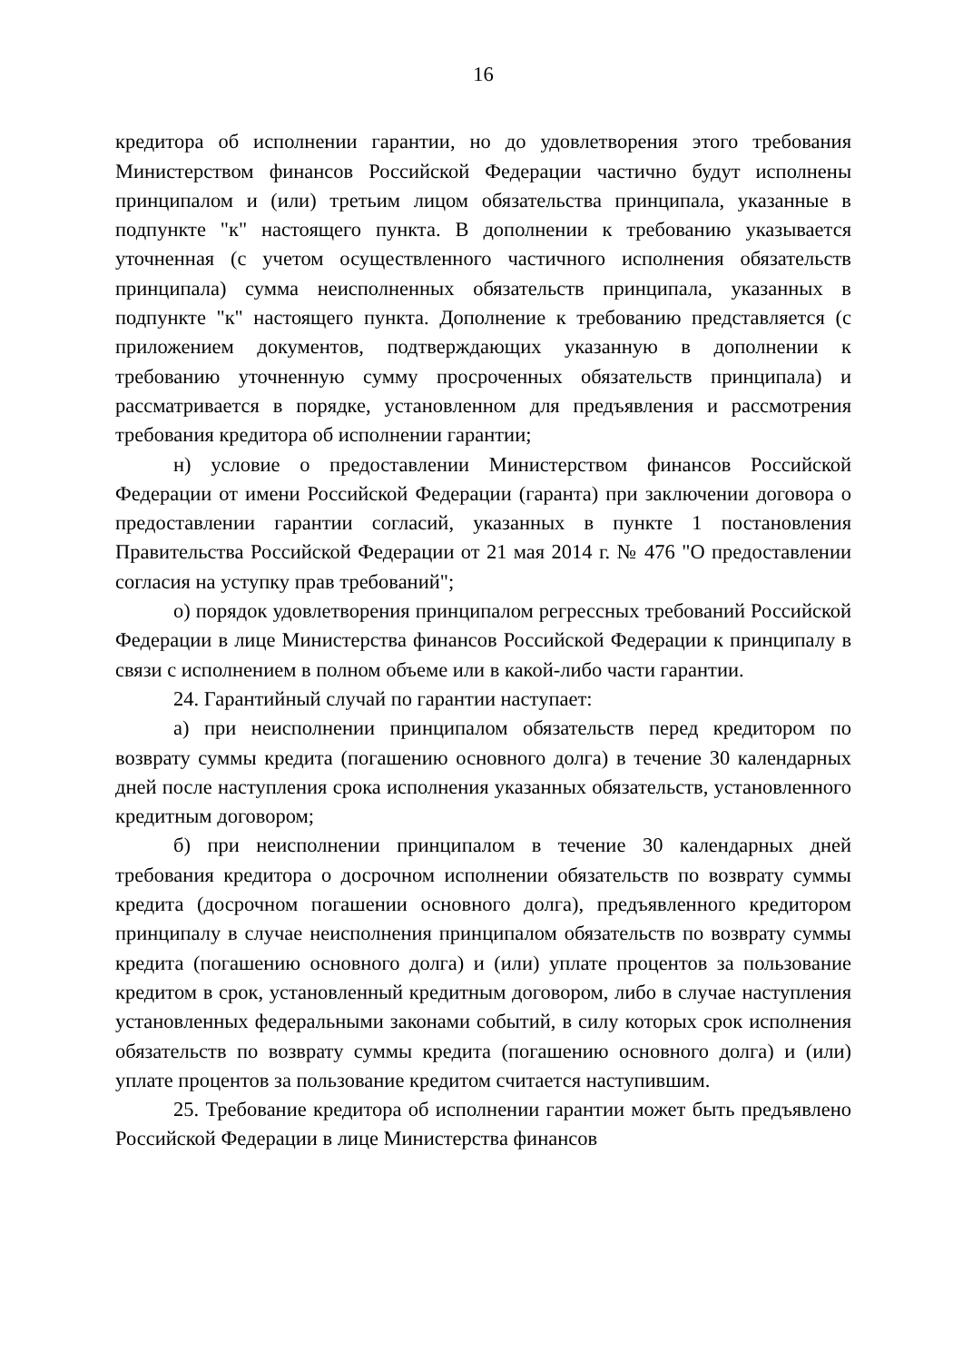16
кредитора об исполнении гарантии, но до удовлетворения этого требования Министерством финансов Российской Федерации частично будут исполнены принципалом и (или) третьим лицом обязательства принципала, указанные в подпункте "к" настоящего пункта. В дополнении к требованию указывается уточненная (с учетом осуществленного частичного исполнения обязательств принципала) сумма неисполненных обязательств принципала, указанных в подпункте "к" настоящего пункта. Дополнение к требованию представляется (с приложением документов, подтверждающих указанную в дополнении к требованию уточненную сумму просроченных обязательств принципала) и рассматривается в порядке, установленном для предъявления и рассмотрения требования кредитора об исполнении гарантии;
н) условие о предоставлении Министерством финансов Российской Федерации от имени Российской Федерации (гаранта) при заключении договора о предоставлении гарантии согласий, указанных в пункте 1 постановления Правительства Российской Федерации от 21 мая 2014 г. № 476 "О предоставлении согласия на уступку прав требований";
о) порядок удовлетворения принципалом регрессных требований Российской Федерации в лице Министерства финансов Российской Федерации к принципалу в связи с исполнением в полном объеме или в какой-либо части гарантии.
24. Гарантийный случай по гарантии наступает:
а) при неисполнении принципалом обязательств перед кредитором по возврату суммы кредита (погашению основного долга) в течение 30 календарных дней после наступления срока исполнения указанных обязательств, установленного кредитным договором;
б) при неисполнении принципалом в течение 30 календарных дней требования кредитора о досрочном исполнении обязательств по возврату суммы кредита (досрочном погашении основного долга), предъявленного кредитором принципалу в случае неисполнения принципалом обязательств по возврату суммы кредита (погашению основного долга) и (или) уплате процентов за пользование кредитом в срок, установленный кредитным договором, либо в случае наступления установленных федеральными законами событий, в силу которых срок исполнения обязательств по возврату суммы кредита (погашению основного долга) и (или) уплате процентов за пользование кредитом считается наступившим.
25. Требование кредитора об исполнении гарантии может быть предъявлено Российской Федерации в лице Министерства финансов